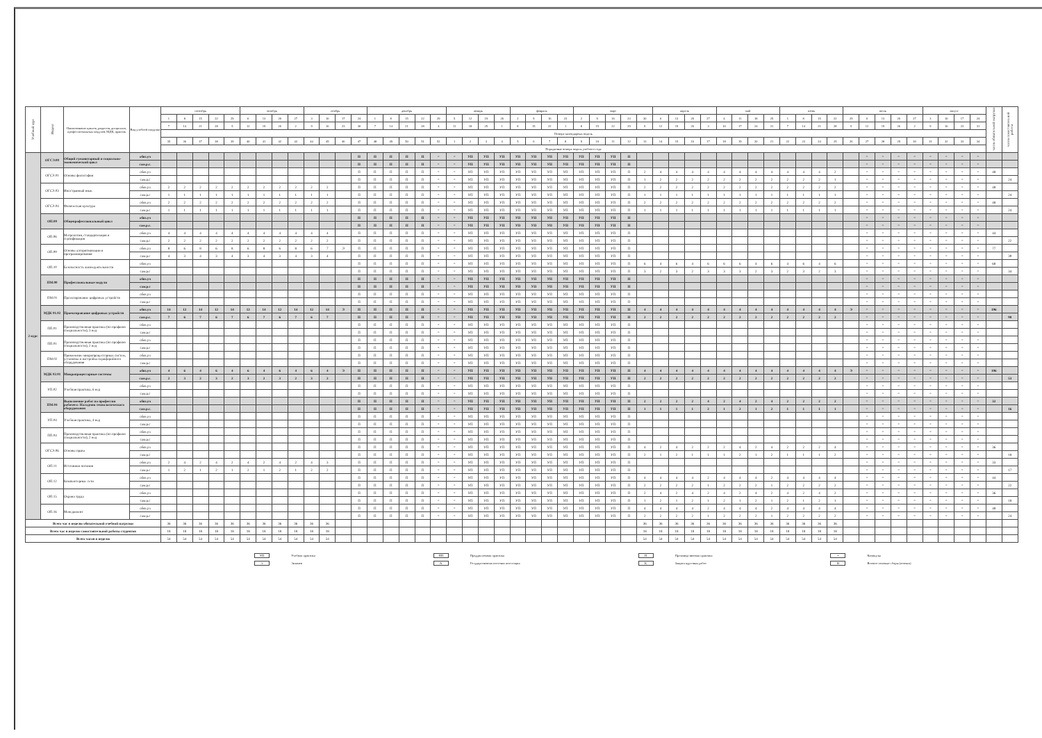| Учебный курс | Индекс | Наименование циклов, разделов, дисциплин, профессиональных модулей, МДК, практик | Вид учебной нагрузки | сентябрь | | | | | октябрь | | | | ноябрь | | | | декабрь | | | | | январь | | | | февраль | | | | март | | | | | апрель | | | | май | | | | июнь | | | | июль | | | | | август | | | | часов обязательной нагрузки | часов самостоятельной работы |
| --- | --- | --- | --- | --- | --- | --- | --- | --- | --- | --- | --- | --- | --- | --- | --- | --- | --- | --- | --- | --- | --- | --- | --- | --- | --- | --- | --- | --- | --- | --- | --- | --- | --- | --- | --- | --- | --- | --- | --- | --- | --- | --- | --- | --- | --- | --- | --- | --- | --- | --- | --- | --- | --- | --- | --- | --- | --- |
| | | | | 1 | 8 | 15 | 22 | 29 | 6 | 13 | 20 | 27 | 3 | 10 | 17 | 24 | 1 | 8 | 15 | 22 | 29 | 5 | 12 | 19 | 26 | 2 | 9 | 16 | 23 | 2 | 9 | 16 | 23 | 30 | 6 | 13 | 20 | 27 | 4 | 11 | 18 | 25 | 1 | 8 | 15 | 22 | 29 | 6 | 13 | 20 | 27 | 3 | 10 | 17 | 24 | | |
| | | | | 7 | 14 | 21 | 28 | 5 | 12 | 19 | 26 | 2 | 9 | 16 | 23 | 30 | 7 | 14 | 21 | 28 | 4 | 11 | 18 | 25 | 1 | 8 | 15 | 22 | 1 | 8 | 15 | 22 | 29 | 5 | 12 | 19 | 26 | 3 | 10 | 17 | 24 | 31 | 7 | 14 | 21 | 28 | 5 | 12 | 19 | 26 | 2 | 9 | 16 | 23 | 31 | | |
| | | | | Номера календарных недель | | | | | | | | | | | | | | | | | | | | | | | | | | | | | | | | | | | | | | | | | | | | | | | | | | | | | |
| | | | | 35 | 36 | 37 | 38 | 39 | 40 | 41 | 42 | 43 | 44 | 45 | 46 | 47 | 48 | 49 | 50 | 51 | 52 | 1 | 2 | 3 | 4 | 5 | 6 | 7 | 8 | 9 | 10 | 11 | 12 | 13 | 14 | 15 | 16 | 17 | 18 | 19 | 20 | 21 | 22 | 23 | 24 | 25 | 26 | 27 | 28 | 29 | 30 | 31 | 32 | 33 | 34 | | |
| | | | | Порядковые номера недель учебного года | | | | | | | | | | | | | | | | | | | | | | | | | | | | | | | | | | | | | | | | | | | | | | | | | | | | | |
| 2 курс | ОГСЭ.00 | Общий гуманитарный и социально-экономический цикл | обяз.уч | | | | | | | | | | | | | П | П | П | П | П | = | = | УП | УП | УП | УП | УП | УП | УП | УП | УП | УП | П | | | | | | | | | | | | | | | = | = | = | = | = | = | = | = | | |
| | | | сам.р.с. | | | | | | | | | | | | | П | П | П | П | П | = | = | УП | УП | УП | УП | УП | УП | УП | УП | УП | УП | П | | | | | | | | | | | | | | | = | = | = | = | = | = | = | = | | |
| | ОГСЭ.01 | Основы философии | обяз.уч | | | | | | | | | | | | | П | П | П | П | П | = | = | УП | УП | УП | УП | УП | УП | УП | УП | УП | УП | П | 2 | 4 | 4 | 4 | 4 | 4 | 4 | 4 | 4 | 4 | 4 | 4 | 2 | | = | = | = | = | = | = | = | = | 48 | |
| | | | сам.р.с | | | | | | | | | | | | | П | П | П | П | П | = | = | УП | УП | УП | УП | УП | УП | УП | УП | УП | УП | П | 1 | 2 | 2 | 2 | 2 | 2 | 2 | 2 | 2 | 2 | 2 | 2 | 1 | | = | = | = | = | = | = | = | = | | 24 |
| | ОГСЭ.03 | Иностранный язык | обяз.уч | 2 | 2 | 2 | 2 | 2 | 2 | 2 | 2 | 2 | 2 | 2 | | П | П | П | П | П | = | = | УП | УП | УП | УП | УП | УП | УП | УП | УП | УП | П | 2 | 2 | 2 | 2 | 2 | 2 | 2 | 2 | 2 | 2 | 2 | 2 | 2 | | = | = | = | = | = | = | = | = | 48 | |
| | | | сам.р.с | 1 | 1 | 1 | 1 | 1 | 1 | 1 | 1 | 1 | 1 | 1 | | П | П | П | П | П | = | = | УП | УП | УП | УП | УП | УП | УП | УП | УП | УП | П | 1 | 1 | 1 | 1 | 1 | 1 | 1 | 1 | 1 | 1 | 1 | 1 | 1 | | = | = | = | = | = | = | = | = | | 24 |
| | ОГСЭ.04 | Физическая культура | обяз.уч | 2 | 2 | 2 | 2 | 2 | 2 | 2 | 2 | 2 | 2 | 2 | | П | П | П | П | П | = | = | УП | УП | УП | УП | УП | УП | УП | УП | УП | УП | П | 2 | 2 | 2 | 2 | 2 | 2 | 2 | 2 | 2 | 2 | 2 | 2 | 2 | | = | = | = | = | = | = | = | = | 48 | |
| | | | сам.р.с | 1 | 1 | 1 | 1 | 1 | 1 | 1 | 1 | 1 | 1 | 1 | | П | П | П | П | П | = | = | УП | УП | УП | УП | УП | УП | УП | УП | УП | УП | П | 1 | 1 | 1 | 1 | 1 | 1 | 1 | 1 | 1 | 1 | 1 | 1 | 1 | | = | = | = | = | = | = | = | = | | 24 |
| | ОП.00 | Общепрофессиональный цикл | обяз.уч | | | | | | | | | | | | | П | П | П | П | П | = | = | УП | УП | УП | УП | УП | УП | УП | УП | УП | УП | П | | | | | | | | | | | | | | | = | = | = | = | = | = | = | = | | |
| | | | сам.р.с. | | | | | | | | | | | | | П | П | П | П | П | = | = | УП | УП | УП | УП | УП | УП | УП | УП | УП | УП | П | | | | | | | | | | | | | | | = | = | = | = | = | = | = | = | | |
| | ОП.06 | Метрология, стандартизация и сертификация | обяз.уч | 4 | 4 | 4 | 4 | 4 | 4 | 4 | 4 | 4 | 4 | 4 | | П | П | П | П | П | = | = | УП | УП | УП | УП | УП | УП | УП | УП | УП | УП | П | | | | | | | | | | | | | | | = | = | = | = | = | = | = | = | 44 | |
| | | | сам.р.с | 2 | 2 | 2 | 2 | 2 | 2 | 2 | 2 | 2 | 2 | 2 | | П | П | П | П | П | = | = | УП | УП | УП | УП | УП | УП | УП | УП | УП | УП | П | | | | | | | | | | | | | | | = | = | = | = | = | = | = | = | | 22 |
| | ОП.09 | Основы алгоритмизации и программирования | обяз.уч | 8 | 6 | 8 | 6 | 8 | 6 | 8 | 6 | 8 | 6 | 7 | Э | П | П | П | П | П | = | = | УП | УП | УП | УП | УП | УП | УП | УП | УП | УП | П | | | | | | | | | | | | | | | = | = | = | = | = | = | = | = | 77 | |
| | | | сам.р.с | 4 | 3 | 4 | 3 | 4 | 3 | 4 | 3 | 4 | 3 | 4 | | П | П | П | П | П | = | = | УП | УП | УП | УП | УП | УП | УП | УП | УП | УП | П | | | | | | | | | | | | | | | = | = | = | = | = | = | = | = | | 39 |
| | ОП.10 | Безопасность жизнедеятельности | обяз.уч | | | | | | | | | | | | | П | П | П | П | П | = | = | УП | УП | УП | УП | УП | УП | УП | УП | УП | УП | П | 6 | 4 | 6 | 4 | 6 | 6 | 6 | 4 | 6 | 4 | 6 | 4 | 6 | | = | = | = | = | = | = | = | = | 68 | |
| | | | сам.р.с | | | | | | | | | | | | | П | П | П | П | П | = | = | УП | УП | УП | УП | УП | УП | УП | УП | УП | УП | П | 3 | 2 | 3 | 2 | 3 | 3 | 3 | 2 | 3 | 2 | 3 | 2 | 3 | | = | = | = | = | = | = | = | = | | 34 |
| | ПМ.00 | Профессиональные модули | обяз.уч | | | | | | | | | | | | | П | П | П | П | П | = | = | УП | УП | УП | УП | УП | УП | УП | УП | УП | УП | П | | | | | | | | | | | | | | | = | = | = | = | = | = | = | = | | |
| | | | сам.р.с | | | | | | | | | | | | | П | П | П | П | П | = | = | УП | УП | УП | УП | УП | УП | УП | УП | УП | УП | П | | | | | | | | | | | | | | | = | = | = | = | = | = | = | = | | |
| | ПМ.01 | Проектирование цифровых устройств | обяз.уч | | | | | | | | | | | | | П | П | П | П | П | = | = | УП | УП | УП | УП | УП | УП | УП | УП | УП | УП | П | | | | | | | | | | | | | | | = | = | = | = | = | = | = | = | | |
| | | | сам.р.с | | | | | | | | | | | | | П | П | П | П | П | = | = | УП | УП | УП | УП | УП | УП | УП | УП | УП | УП | П | | | | | | | | | | | | | | | = | = | = | = | = | = | = | = | | |
| | МДК 01.02 | Проектирование цифровых устройств | обяз.уч | 14 | 12 | 14 | 12 | 14 | 12 | 14 | 12 | 14 | 12 | 14 | Э | П | П | П | П | П | = | = | УП | УП | УП | УП | УП | УП | УП | УП | УП | УП | П | 4 | 4 | 4 | 4 | 4 | 4 | 4 | 4 | 4 | 4 | 4 | 4 | 4 | Э | = | = | = | = | = | = | = | = | 196 | |
| | | | сам.р.с. | 7 | 6 | 7 | 6 | 7 | 6 | 7 | 6 | 7 | 6 | 7 | | П | П | П | П | П | = | = | УП | УП | УП | УП | УП | УП | УП | УП | УП | УП | П | 2 | 2 | 2 | 2 | 2 | 2 | 2 | 2 | 2 | 2 | 2 | 2 | 2 | | = | = | = | = | = | = | = | = | | 98 |
| | ПП.01 | Производственная практика (по профилю специальности), 3 нед | обяз.уч | | | | | | | | | | | | | П | П | П | П | П | = | = | УП | УП | УП | УП | УП | УП | УП | УП | УП | УП | П | | | | | | | | | | | | | | | = | = | = | = | = | = | = | = | | |
| | | | сам.р.с | | | | | | | | | | | | | П | П | П | П | П | = | = | УП | УП | УП | УП | УП | УП | УП | УП | УП | УП | П | | | | | | | | | | | | | | | = | = | = | = | = | = | = | = | | |
| | ПП.01 | Производственная практика (по профилю специальности), 2 нед | обяз.уч | | | | | | | | | | | | | П | П | П | П | П | = | = | УП | УП | УП | УП | УП | УП | УП | УП | УП | УП | П | | | | | | | | | | | | | | | = | = | = | = | = | = | = | = | | |
| | | | сам.р.с | | | | | | | | | | | | | П | П | П | П | П | = | = | УП | УП | УП | УП | УП | УП | УП | УП | УП | УП | П | | | | | | | | | | | | | | | = | = | = | = | = | = | = | = | | |
| | ПМ.02 | Применение микропроцессорных систем, установка и настройка периферийного оборудования | обяз.уч | | | | | | | | | | | | | П | П | П | П | П | = | = | УП | УП | УП | УП | УП | УП | УП | УП | УП | УП | П | | | | | | | | | | | | | | | = | = | = | = | = | = | = | = | | |
| | | | сам.р.с | | | | | | | | | | | | | П | П | П | П | П | = | = | УП | УП | УП | УП | УП | УП | УП | УП | УП | УП | П | | | | | | | | | | | | | | | = | = | = | = | = | = | = | = | | |
| | МДК 02.01 | Микропроцессорные системы | обяз.уч | 4 | 6 | 4 | 6 | 4 | 6 | 4 | 6 | 4 | 6 | 4 | Э | П | П | П | П | П | = | = | УП | УП | УП | УП | УП | УП | УП | УП | УП | УП | П | 4 | 4 | 4 | 4 | 4 | 4 | 4 | 4 | 4 | 4 | 4 | 4 | 4 | Э | = | = | = | = | = | = | = | = | 106 | |
| | | | сам.р.с. | 2 | 3 | 2 | 3 | 2 | 3 | 2 | 3 | 2 | 3 | 2 | | П | П | П | П | П | = | = | УП | УП | УП | УП | УП | УП | УП | УП | УП | УП | П | 2 | 2 | 2 | 2 | 2 | 2 | 2 | 2 | 2 | 2 | 2 | 2 | 2 | | = | = | = | = | = | = | = | = | | 53 |
| | УП.02 | Учебная практика, 6 нед | обяз.уч | | | | | | | | | | | | | П | П | П | П | П | = | = | УП | УП | УП | УП | УП | УП | УП | УП | УП | УП | П | | | | | | | | | | | | | | | = | = | = | = | = | = | = | = | | |
| | | | сам.р.с | | | | | | | | | | | | | П | П | П | П | П | = | = | УП | УП | УП | УП | УП | УП | УП | УП | УП | УП | П | | | | | | | | | | | | | | | = | = | = | = | = | = | = | = | | |
| | ПМ.04 | Выполнение работ по профессии рабочего: Наладчик технологического оборудования | обяз.уч | | | | | | | | | | | | | П | П | П | П | П | = | = | УП | УП | УП | УП | УП | УП | УП | УП | УП | УП | П | 2 | 2 | 2 | 2 | 4 | 2 | 4 | 2 | 4 | 2 | 2 | 2 | 2 | | = | = | = | = | = | = | = | = | 32 | |
| | | | сам.р.с. | | | | | | | | | | | | | П | П | П | П | П | = | = | УП | УП | УП | УП | УП | УП | УП | УП | УП | УП | П | 1 | 1 | 1 | 1 | 2 | 1 | 2 | 1 | 2 | 1 | 1 | 1 | 1 | | = | = | = | = | = | = | = | = | | 16 |
| | УП.04 | Учебная практика, 4 нед | обяз.уч | | | | | | | | | | | | | П | П | П | П | П | = | = | УП | УП | УП | УП | УП | УП | УП | УП | УП | УП | П | | | | | | | | | | | | | | | = | = | = | = | = | = | = | = | | |
| | | | сам.р.с | | | | | | | | | | | | | П | П | П | П | П | = | = | УП | УП | УП | УП | УП | УП | УП | УП | УП | УП | П | | | | | | | | | | | | | | | = | = | = | = | = | = | = | = | | |
| | ПП.04 | Производственная практика (по профилю специальности), 2 нед | обяз.уч | | | | | | | | | | | | | П | П | П | П | П | = | = | УП | УП | УП | УП | УП | УП | УП | УП | УП | УП | П | | | | | | | | | | | | | | | = | = | = | = | = | = | = | = | | |
| | | | сам.р.с | | | | | | | | | | | | | П | П | П | П | П | = | = | УП | УП | УП | УП | УП | УП | УП | УП | УП | УП | П | | | | | | | | | | | | | | | = | = | = | = | = | = | = | = | | |
| | ОГСЭ.06 | Основы права | обяз.уч | | | | | | | | | | | | | П | П | П | П | П | = | = | УП | УП | УП | УП | УП | УП | УП | УП | УП | УП | П | 4 | 2 | 4 | 2 | 2 | 2 | 4 | 2 | 4 | 2 | 2 | 2 | 4 | | = | = | = | = | = | = | = | = | 36 | |
| | | | сам.р.с | | | | | | | | | | | | | П | П | П | П | П | = | = | УП | УП | УП | УП | УП | УП | УП | УП | УП | УП | П | 2 | 1 | 2 | 1 | 1 | 1 | 2 | 1 | 2 | 1 | 1 | 1 | 2 | | = | = | = | = | = | = | = | = | | 18 |
| | ОП.11 | Источники питания | обяз.уч | 2 | 4 | 2 | 4 | 2 | 4 | 2 | 4 | 2 | 4 | 3 | | П | П | П | П | П | = | = | УП | УП | УП | УП | УП | УП | УП | УП | УП | УП | П | | | | | | | | | | | | | | | = | = | = | = | = | = | = | = | 33 | |
| | | | сам.р.с | 1 | 2 | 1 | 2 | 1 | 2 | 1 | 2 | 1 | 2 | 2 | | П | П | П | П | П | = | = | УП | УП | УП | УП | УП | УП | УП | УП | УП | УП | П | | | | | | | | | | | | | | | = | = | = | = | = | = | = | = | | 17 |
| | ОП.12 | Компьютерные сети | обяз.уч | | | | | | | | | | | | | П | П | П | П | П | = | = | УП | УП | УП | УП | УП | УП | УП | УП | УП | УП | П | 4 | 4 | 4 | 4 | 2 | 4 | 4 | 4 | 2 | 4 | 4 | 4 | 4 | | = | = | = | = | = | = | = | = | 44 | |
| | | | сам.р.с | | | | | | | | | | | | | П | П | П | П | П | = | = | УП | УП | УП | УП | УП | УП | УП | УП | УП | УП | П | 2 | 2 | 2 | 2 | 1 | 2 | 2 | 2 | 1 | 2 | 2 | 2 | 2 | | = | = | = | = | = | = | = | = | | 22 |
| | ОП.15 | Охрана труда | обяз.уч | | | | | | | | | | | | | П | П | П | П | П | = | = | УП | УП | УП | УП | УП | УП | УП | УП | УП | УП | П | 2 | 4 | 2 | 4 | 2 | 4 | 2 | 4 | 2 | 4 | 2 | 4 | 2 | | = | = | = | = | = | = | = | = | 36 | |
| | | | сам.р.с | | | | | | | | | | | | | П | П | П | П | П | = | = | УП | УП | УП | УП | УП | УП | УП | УП | УП | УП | П | 1 | 2 | 1 | 2 | 1 | 2 | 1 | 2 | 1 | 2 | 1 | 2 | 1 | | = | = | = | = | = | = | = | = | | 18 |
| | ОП.16 | Менеджмент | обяз.уч | | | | | | | | | | | | | П | П | П | П | П | = | = | УП | УП | УП | УП | УП | УП | УП | УП | УП | УП | П | 4 | 4 | 4 | 4 | 2 | 4 | 4 | 4 | 2 | 4 | 4 | 4 | 4 | | = | = | = | = | = | = | = | = | 48 | |
| | | | сам.р.с | | | | | | | | | | | | | П | П | П | П | П | = | = | УП | УП | УП | УП | УП | УП | УП | УП | УП | УП | П | 2 | 2 | 2 | 2 | 1 | 2 | 2 | 2 | 1 | 2 | 2 | 2 | 2 | | = | = | = | = | = | = | = | = | | 24 |
| Всего час в неделю обязательной учебной нагрузки | | | | 36 | 36 | 36 | 36 | 36 | 36 | 36 | 36 | 36 | 36 | 36 | | | | | | | | | | | | | | | | | | | | 36 | 36 | 36 | 36 | 36 | 36 | 36 | 36 | 36 | 36 | 36 | 36 | 36 | | | | | | | | | | | |
| Всего час в неделю самостоятельной работы студентов | | | | 18 | 18 | 18 | 18 | 18 | 18 | 18 | 18 | 18 | 18 | 18 | | | | | | | | | | | | | | | | | | | | 18 | 18 | 18 | 18 | 18 | 18 | 18 | 18 | 18 | 18 | 18 | 18 | 18 | | | | | | | | | | | |
| Всего часов в неделю | | | | 54 | 54 | 54 | 54 | 54 | 54 | 54 | 54 | 54 | 54 | 54 | | | | | | | | | | | | | | | | | | | | 54 | 54 | 54 | 54 | 54 | 54 | 54 | 54 | 54 | 54 | 54 | 54 | 54 | | | | | | | | | | | |
УП Учебная практика
Э Экзамен
ПП Преддипломная практика
А Государственная итоговая аттестация
П Производственная практика
К Защита курсовых работ
= Каникулы
В Военно-полевые сборы (юноши)